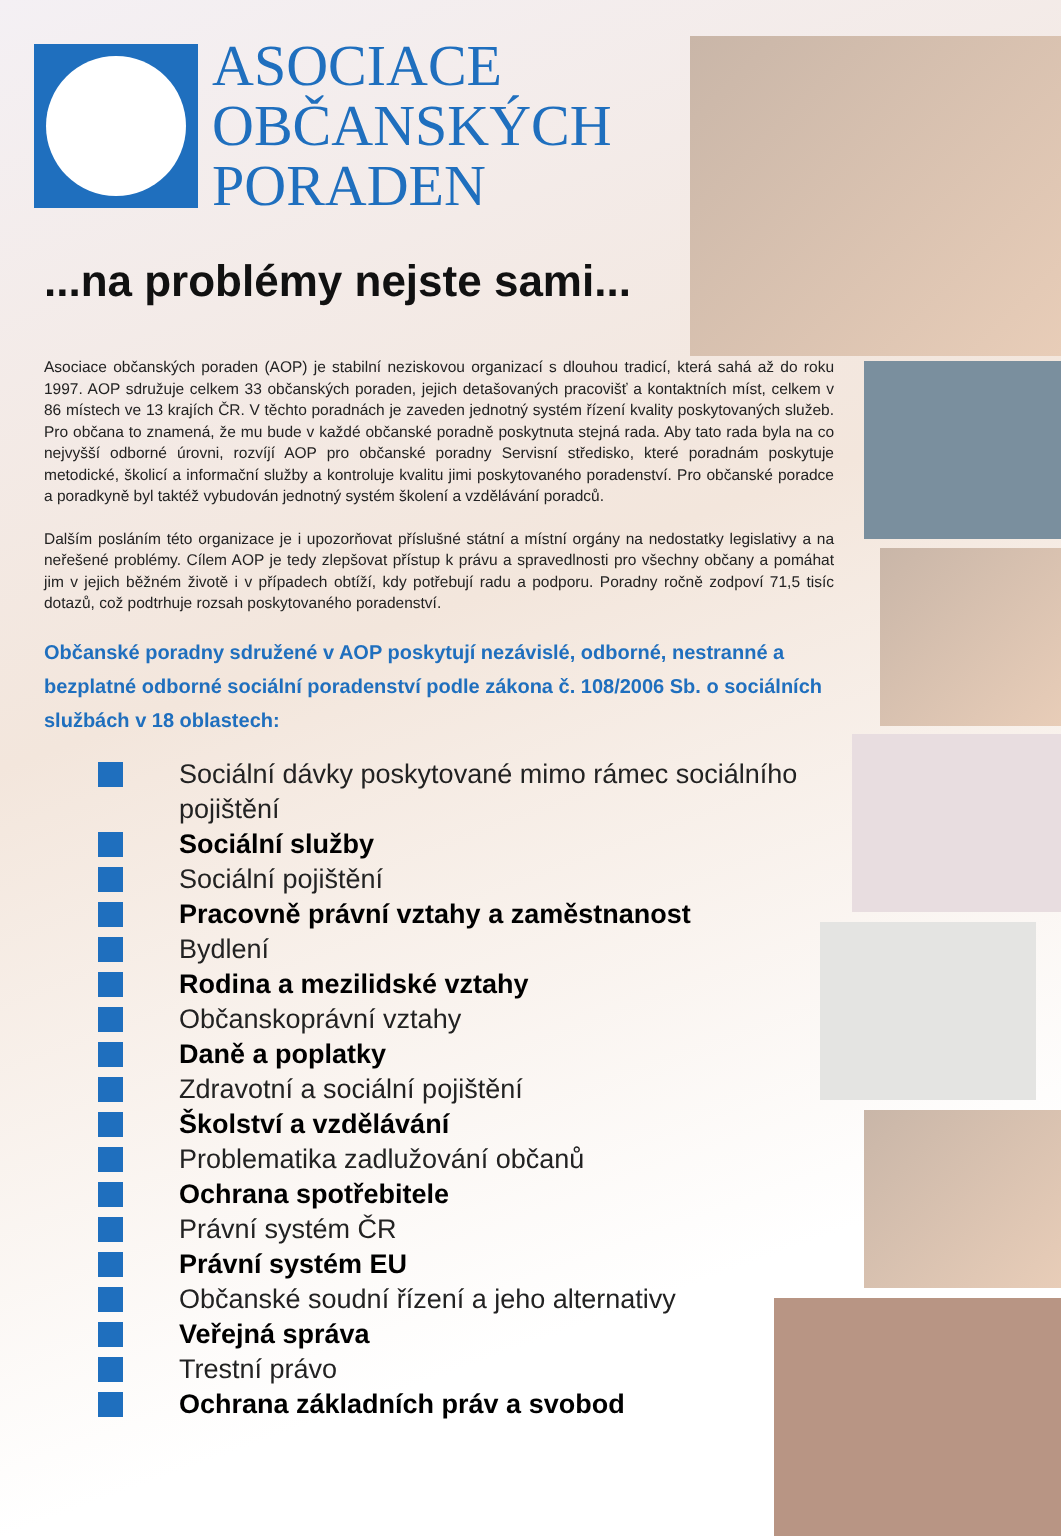ASOCIACE
OBČANSKÝCH
PORADEN
...na problémy nejste sami...
Asociace občanských poraden (AOP) je stabilní neziskovou organizací s dlouhou tradicí, která sahá až do roku 1997. AOP sdružuje celkem 33 občanských poraden, jejich detašovaných pracovišť a kontaktních míst, celkem v 86 místech ve 13 krajích ČR. V těchto poradnách je zaveden jednotný systém řízení kvality poskytovaných služeb. Pro občana to znamená, že mu bude v každé občanské poradně poskytnuta stejná rada. Aby tato rada byla na co nejvyšší odborné úrovni, rozvíjí AOP pro občanské poradny Servisní středisko, které poradnám poskytuje metodické, školicí a informační služby a kontroluje kvalitu jimi poskytovaného poradenství. Pro občanské poradce a poradkyně byl taktéž vybudován jednotný systém školení a vzdělávání poradců.
Dalším posláním této organizace je i upozorňovat příslušné státní a místní orgány na nedostatky legislativy a na neřešené problémy. Cílem AOP je tedy zlepšovat přístup k právu a spravedlnosti pro všechny občany a pomáhat jim v jejich běžném životě i v případech obtíží, kdy potřebují radu a podporu. Poradny ročně zodpoví 71,5 tisíc dotazů, což podtrhuje rozsah poskytovaného poradenství.
Občanské poradny sdružené v AOP poskytují nezávislé, odborné, nestranné a bezplatné odborné sociální poradenství podle zákona č. 108/2006 Sb. o sociálních službách v 18 oblastech:
Sociální dávky poskytované mimo rámec sociálního pojištění
Sociální služby
Sociální pojištění
Pracovně právní vztahy a zaměstnanost
Bydlení
Rodina a mezilidské vztahy
Občanskoprávní vztahy
Daně a poplatky
Zdravotní a sociální pojištění
Školství a vzdělávání
Problematika zadlužování občanů
Ochrana spotřebitele
Právní systém ČR
Právní systém EU
Občanské soudní řízení a jeho alternativy
Veřejná správa
Trestní právo
Ochrana základních práv a svobod